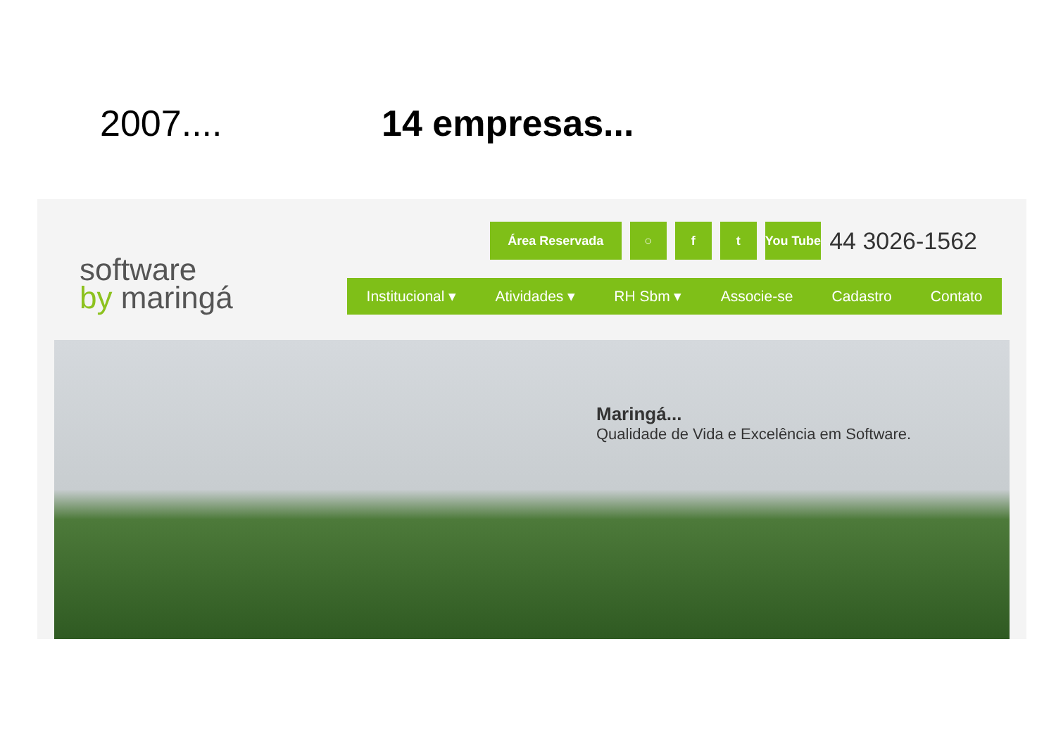2007.... 14 empresas...
software
by maringá
Área Reservada ○ f t You Tube
44 3026-1562
Institucional ▾ Atividades ▾ RH Sbm ▾ Associe-se Cadastro Contato
Maringá...
Qualidade de Vida e Excelência em Software.